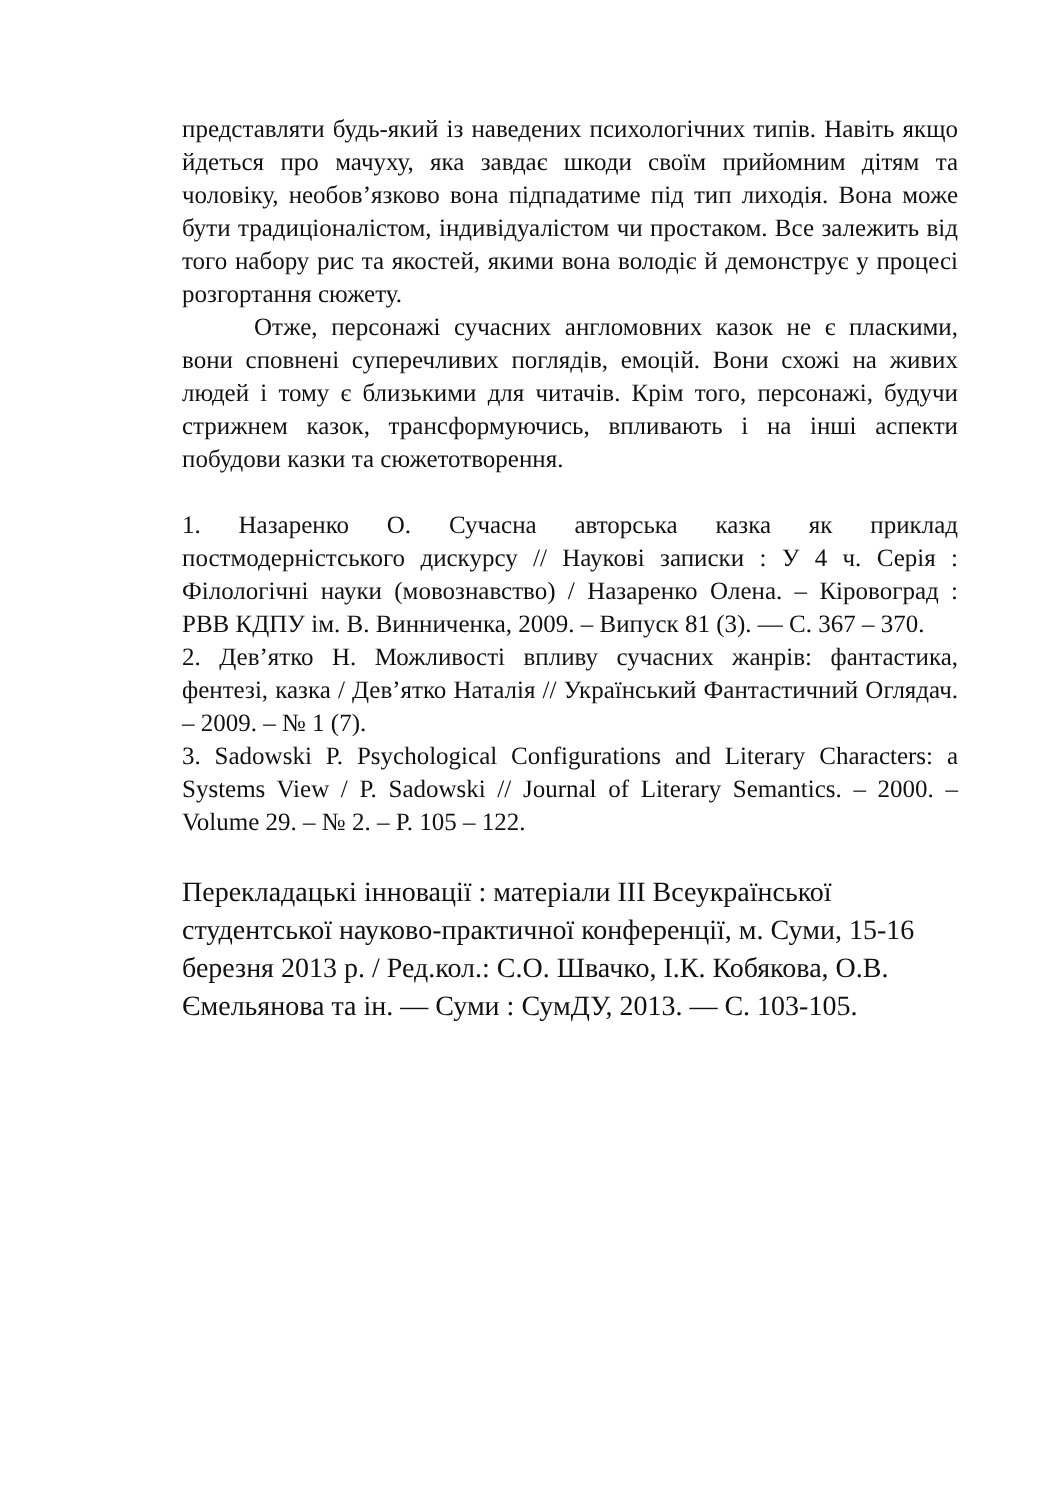представляти будь-який із наведених психологічних типів. Навіть якщо йдеться про мачуху, яка завдає шкоди своїм прийомним дітям та чоловіку, необов’язково вона підпадатиме під тип лиходія. Вона може бути традиціоналістом, індивідуалістом чи простаком. Все залежить від того набору рис та якостей, якими вона володіє й демонструє у процесі розгортання сюжету.
Отже, персонажі сучасних англомовних казок не є пласкими, вони сповнені суперечливих поглядів, емоцій. Вони схожі на живих людей і тому є близькими для читачів. Крім того, персонажі, будучи стрижнем казок, трансформуючись, впливають і на інші аспекти побудови казки та сюжетотворення.
1. Назаренко О. Сучасна авторська казка як приклад постмодерністського дискурсу // Наукові записки : У 4 ч. Серія : Філологічні науки (мовознавство) / Назаренко Олена. – Кіровоград : РВВ КДПУ ім. В. Винниченка, 2009. – Випуск 81 (3). — С. 367 – 370.
2. Дев’ятко Н. Можливості впливу сучасних жанрів: фантастика, фентезі, казка / Дев’ятко Наталія // Український Фантастичний Оглядач. – 2009. – № 1 (7).
3. Sadowski P. Psychological Configurations and Literary Characters: a Systems View / P. Sadowski // Journal of Literary Semantics. – 2000. – Volume 29. – № 2. – P. 105 – 122.
Перекладацькі інновації : матеріали III Всеукраїнської студентської науково-практичної конференції, м. Суми, 15-16 березня 2013 р. / Ред.кол.: С.О. Швачко, І.К. Кобякова, О.В. Ємельянова та ін. — Суми : СумДУ, 2013. — С. 103-105.